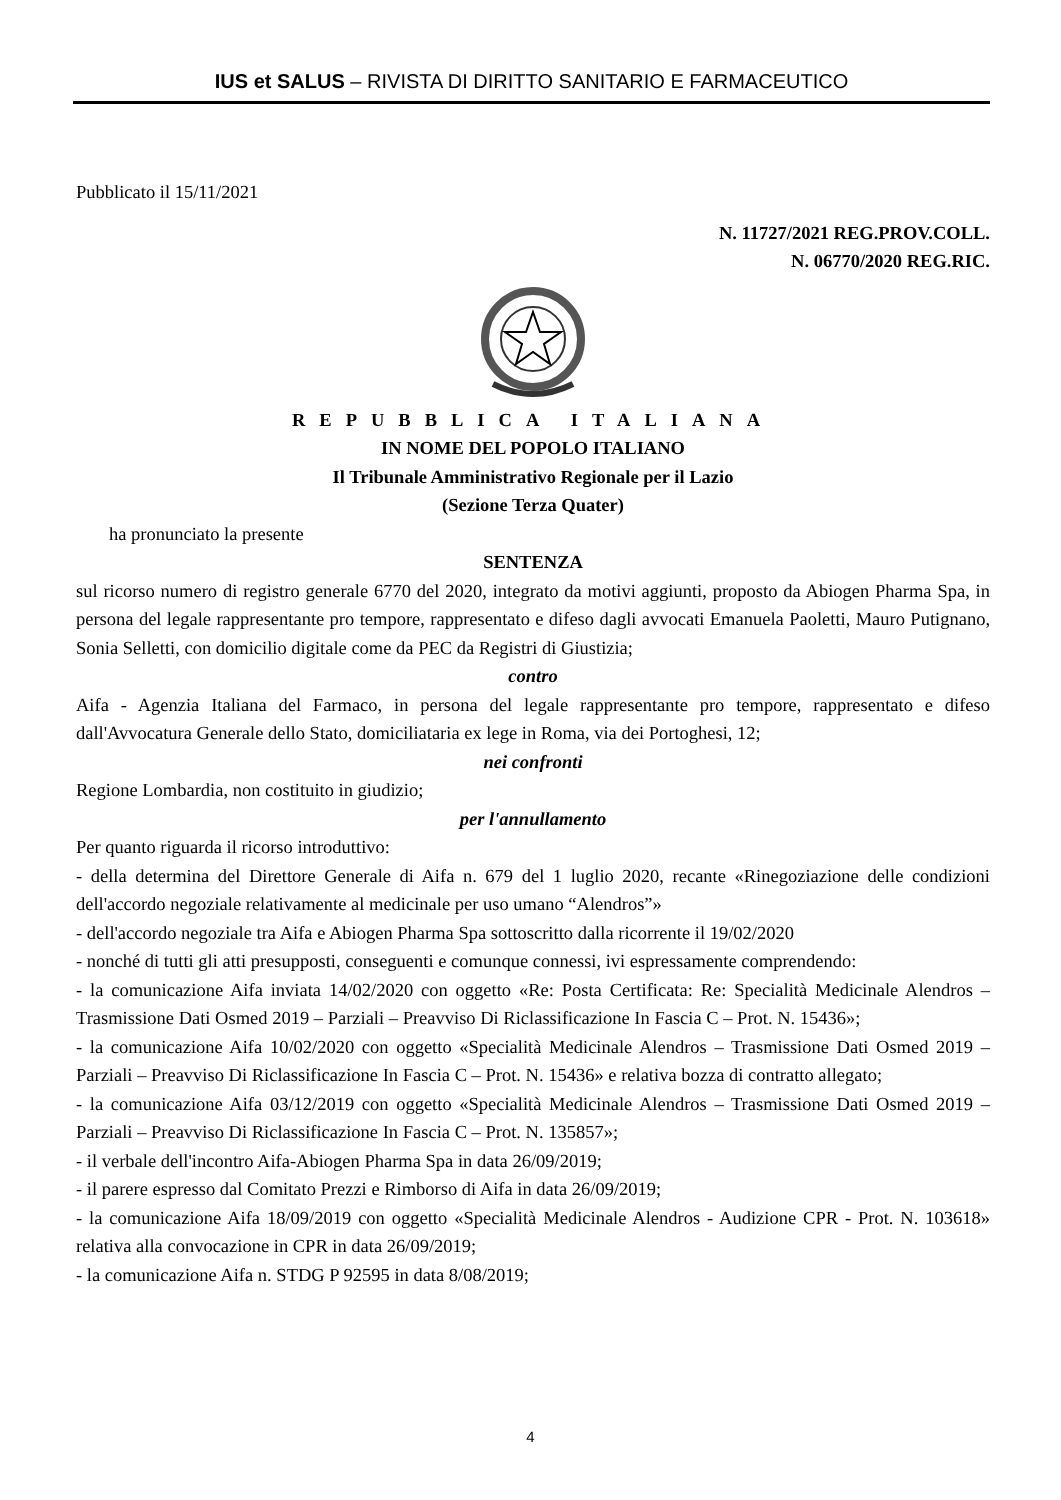IUS et SALUS – RIVISTA DI DIRITTO SANITARIO E FARMACEUTICO
Pubblicato il 15/11/2021
N. 11727/2021 REG.PROV.COLL.
N. 06770/2020 REG.RIC.
REPUBBLICA ITALIANA
IN NOME DEL POPOLO ITALIANO
Il Tribunale Amministrativo Regionale per il Lazio
(Sezione Terza Quater)
ha pronunciato la presente
SENTENZA
sul ricorso numero di registro generale 6770 del 2020, integrato da motivi aggiunti, proposto da Abiogen Pharma Spa, in persona del legale rappresentante pro tempore, rappresentato e difeso dagli avvocati Emanuela Paoletti, Mauro Putignano, Sonia Selletti, con domicilio digitale come da PEC da Registri di Giustizia;
contro
Aifa - Agenzia Italiana del Farmaco, in persona del legale rappresentante pro tempore, rappresentato e difeso dall'Avvocatura Generale dello Stato, domiciliataria ex lege in Roma, via dei Portoghesi, 12;
nei confronti
Regione Lombardia, non costituito in giudizio;
per l'annullamento
Per quanto riguarda il ricorso introduttivo:
- della determina del Direttore Generale di Aifa n. 679 del 1 luglio 2020, recante «Rinegoziazione delle condizioni dell'accordo negoziale relativamente al medicinale per uso umano “Alendros”»
- dell'accordo negoziale tra Aifa e Abiogen Pharma Spa sottoscritto dalla ricorrente il 19/02/2020
- nonché di tutti gli atti presupposti, conseguenti e comunque connessi, ivi espressamente comprendendo:
- la comunicazione Aifa inviata 14/02/2020 con oggetto «Re: Posta Certificata: Re: Specialità Medicinale Alendros – Trasmissione Dati Osmed 2019 – Parziali – Preavviso Di Riclassificazione In Fascia C – Prot. N. 15436»;
- la comunicazione Aifa 10/02/2020 con oggetto «Specialità Medicinale Alendros – Trasmissione Dati Osmed 2019 – Parziali – Preavviso Di Riclassificazione In Fascia C – Prot. N. 15436» e relativa bozza di contratto allegato;
- la comunicazione Aifa 03/12/2019 con oggetto «Specialità Medicinale Alendros – Trasmissione Dati Osmed 2019 – Parziali – Preavviso Di Riclassificazione In Fascia C – Prot. N. 135857»;
- il verbale dell'incontro Aifa-Abiogen Pharma Spa in data 26/09/2019;
- il parere espresso dal Comitato Prezzi e Rimborso di Aifa in data 26/09/2019;
- la comunicazione Aifa 18/09/2019 con oggetto «Specialità Medicinale Alendros - Audizione CPR - Prot. N. 103618» relativa alla convocazione in CPR in data 26/09/2019;
- la comunicazione Aifa n. STDG P 92595 in data 8/08/2019;
4